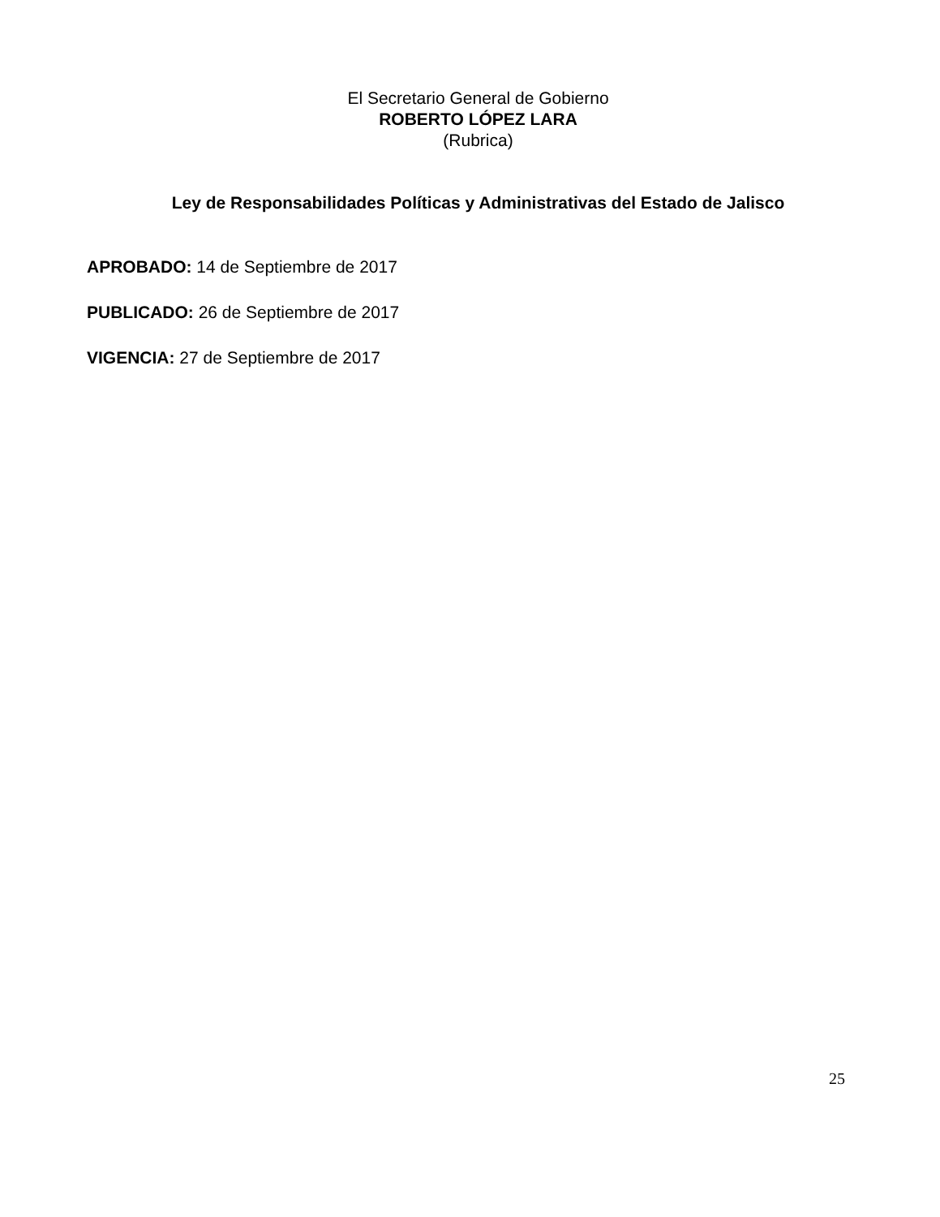El Secretario General de Gobierno
ROBERTO LÓPEZ LARA
(Rubrica)
Ley de Responsabilidades Políticas y Administrativas del Estado de Jalisco
APROBADO: 14 de Septiembre de 2017
PUBLICADO: 26 de Septiembre de 2017
VIGENCIA: 27 de Septiembre de 2017
25